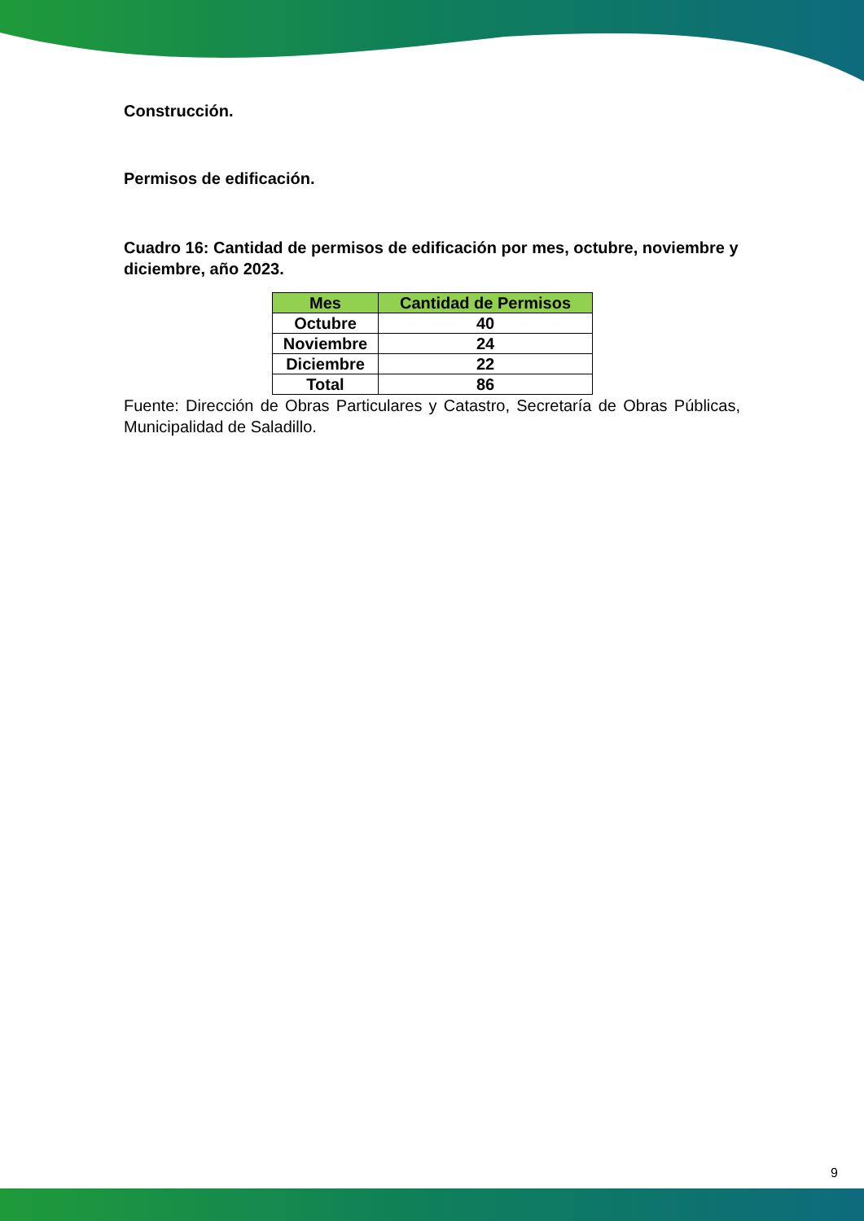Construcción.
Permisos de edificación.
Cuadro 16: Cantidad de permisos de edificación por mes, octubre, noviembre y diciembre, año 2023.
| Mes | Cantidad de Permisos |
| --- | --- |
| Octubre | 40 |
| Noviembre | 24 |
| Diciembre | 22 |
| Total | 86 |
Fuente: Dirección de Obras Particulares y Catastro, Secretaría de Obras Públicas, Municipalidad de Saladillo.
9